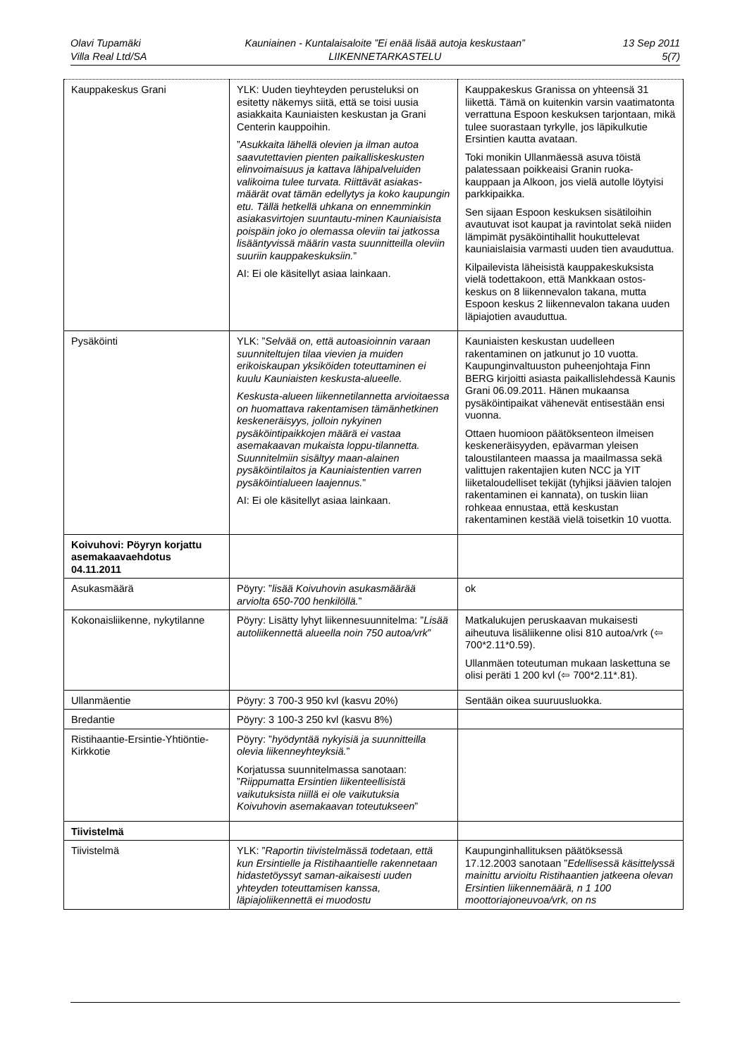Olavi Tupamäki
Villa Real Ltd/SA
Kauniainen - Kuntalaisaloite ”Ei enää lisää autoja keskustaan”
LIIKENNETARKASTELU
13 Sep 2011
5(7)
| Kauppakeskus Grani | YLK: Uuden tieyhteyden perusteluksi on esitetty näkemys siitä, että se toisi uusia asiakkaita Kauniaisten keskustan ja Grani Centerin kauppoihin. ” Asukkaita lähellä olevien ja ilman autoa saavutettavien pienten paikalliskeskusten elinvoimaisuus ja kattava lähipalveluiden valikoima tulee turvata. Riittävät asiakas-määrät ovat tämän edellytys ja koko kaupungin etu. Tällä hetkellä uhkana on ennemminkin asiakasvirtojen suuntautu-minen Kauniaisista poispäin joko jo olemassa oleviin tai jatkossa lisääntyvissä määrin vasta suunnitteilla oleviin suuriin kauppakeskuksiin. ” AI: Ei ole käsitellyt asiaa lainkaan. | Kauppakeskus Granissa on yhteensä 31 liikettä. Tämä on kuitenkin varsin vaatimatonta verrattuna Espoon keskuksen tarjontaan, mikä tulee suorastaan tyrkylle, jos läpikulkutie Ersintien kautta avataan. Toki monikin Ullanmäessä asuva töistä palatessaan poikkeaisi Granin ruoka-kauppaan ja Alkoon, jos vielä autolle löytyisi parkkipaikka. Sen sijaan Espoon keskuksen sisätiloihin avautuvat isot kaupat ja ravintolat sekä niiden lämpimät pysäköintihallit houkuttelevat kauniaislaisia varmasti uuden tien avauduttua. Kilpailevista läheisistä kauppakeskuksista vielä todettakoon, että Mankkaan ostos-keskus on 8 liikennevalon takana, mutta Espoon keskus 2 liikennevalon takana uuden läpiajotien avauduttua. |
| Pysäköinti | YLK: ” Selvää on, että autoasioinnin varaan suunniteltujen tilaa vievien ja muiden erikoiskaupan yksiköiden toteuttaminen ei kuulu Kauniaisten keskusta-alueelle. Keskusta-alueen liikennetilannetta arvioitaessa on huomattava rakentamisen tämänhetkinen keskeneräisyys, jolloin nykyinen pysäköintipaikkojen määrä ei vastaa asemakaavan mukaista loppu-tilannetta. Suunnitelmiin sisältyy maan-alainen pysäköintilaitos ja Kauniaistentien varren pysäköintialueen laajennus. ” AI: Ei ole käsitellyt asiaa lainkaan. | Kauniaisten keskustan uudelleen rakentaminen on jatkunut jo 10 vuotta. Kaupunginvaltuuston puheenjohtaja Finn BERG kirjoitti asiasta paikallislehdessä Kaunis Grani 06.09.2011. Hänen mukaansa pysäköintipaikat vähenevät entisestään ensi vuonna. Ottaen huomioon päätöksenteon ilmeisen keskeneräisyyden, epävarman yleisen taloustilanteen maassa ja maailmassa sekä valittujen rakentajien kuten NCC ja YIT liiketaloudelliset tekijät (tyhjiksi jäävien talojen rakentaminen ei kannata), on tuskin liian rohkeaa ennustaa, että keskustan rakentaminen kestää vielä toisetkin 10 vuotta. |
| Koivuhovi: Pöyryn korjattu asemakaavaehdotus 04.11.2011 | | |
| Asukasmäärä | Pöyry: ” lisää Koivuhovin asukasmäärää arviolta 650-700 henkilöllä. ” | ok |
| Kokonaisliikenne, nykytilanne | Pöyry: Lisätty lyhyt liikennesuunnitelma: ” Lisää autoliikennettä alueella noin 750 autoa/vrk ” | Matkalukujen peruskaavan mukaisesti aiheutuva lisäliikenne olisi 810 autoa/vrk (⇦ 700*2.11*0.59). Ullanmäen toteutuman mukaan laskettuna se olisi peräti 1 200 kvl (⇦ 700*2.11*.81). |
| Ullanmäentie | Pöyry: 3 700-3 950 kvl (kasvu 20%) | Sentään oikea suuruusluokka. |
| Bredantie | Pöyry: 3 100-3 250 kvl (kasvu 8%) | |
| Ristihaantie-Ersintie-Yhtiöntie-Kirkkotie | Pöyry: ” hyödyntää nykyisiä ja suunnitteilla olevia liikenneyhteyksiä. ” Korjatussa suunnitelmassa sanotaan: ” Riippumatta Ersintien liikenteellisistä vaikutuksista niillä ei ole vaikutuksia Koivuhovin asemakaavan toteutukseen ” | |
| Tiivistelmä | | |
| Tiivistelmä | YLK: ” Raportin tiivistelmässä todetaan, että kun Ersintielle ja Ristihaantielle rakennetaan hidastetöyssyt saman-aikaisesti uuden yhteyden toteuttamisen kanssa, läpiajoliikennettä ei muodostu | Kaupunginhallituksen päätöksessä 17.12.2003 sanotaan ” Edellisessä käsittelyssä mainittu arvioitu Ristihaantien jatkeena olevan Ersintien liikennemäärä, n 1 100 moottoriajoneuvoa/vrk, on ns |